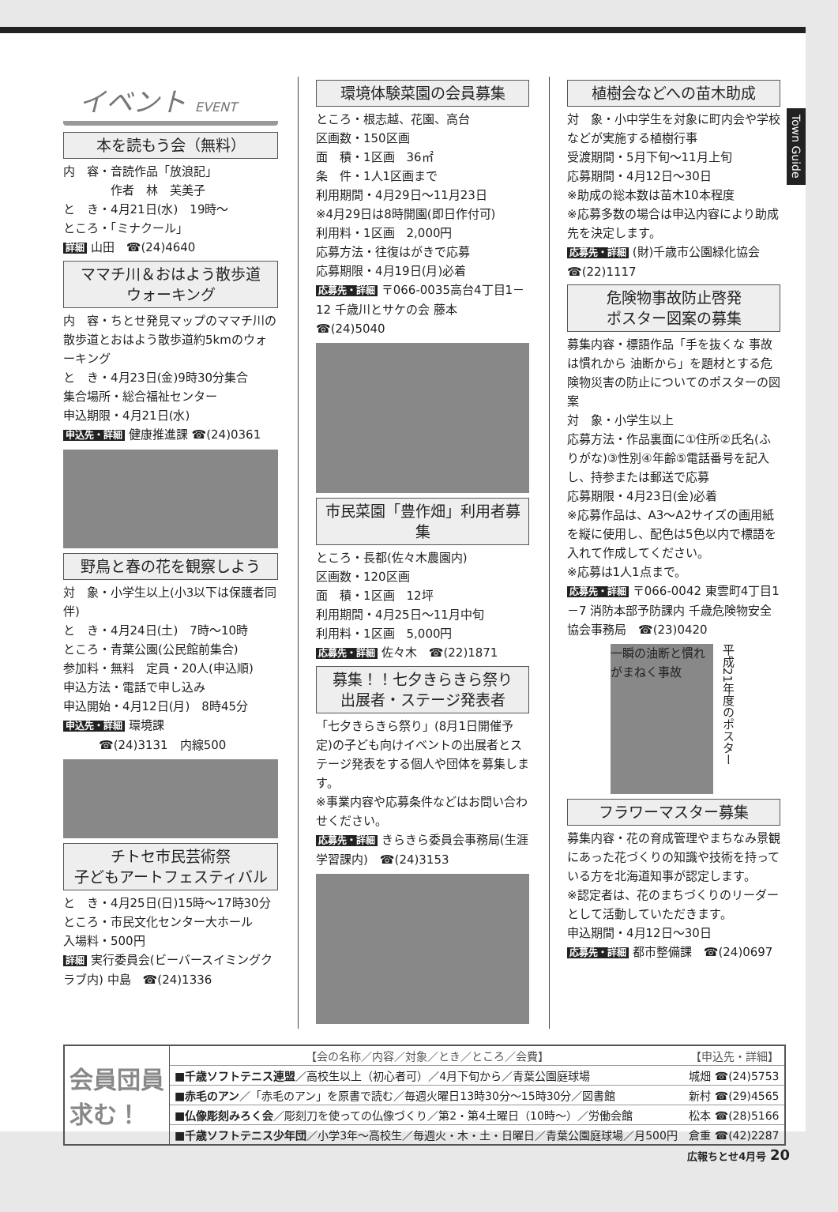Town Guide
イベント EVENT
本を読もう会（無料）
内　容・音読作品「放浪記」
　　　　作者　林　芙美子
と　き・4月21日(水)　19時～
ところ・「ミナクール」
詳細 山田　☎(24)4640
ママチ川＆おはよう散歩道
ウォーキング
内　容・ちとせ発見マップのママチ川の散歩道とおはよう散歩道約5kmのウォーキング
と　き・4月23日(金)9時30分集合
集合場所・総合福祉センター
申込期限・4月21日(水)
申込先・詳細 健康推進課 ☎(24)0361
野鳥と春の花を観察しよう
対　象・小学生以上(小3以下は保護者同伴)
と　き・4月24日(土)　7時～10時
ところ・青葉公園(公民館前集合)
参加料・無料　定員・20人(申込順)
申込方法・電話で申し込み
申込開始・4月12日(月)　8時45分
申込先・詳細 環境課
　　　☎(24)3131　内線500
チトセ市民芸術祭
子どもアートフェスティバル
と　き・4月25日(日)15時～17時30分
ところ・市民文化センター大ホール
入場料・500円
詳細 実行委員会(ビーバースイミングクラブ内) 中島　☎(24)1336
環境体験菜園の会員募集
ところ・根志越、花園、高台
区画数・150区画
面　積・1区画　36㎡
条　件・1人1区画まで
利用期間・4月29日～11月23日
※4月29日は8時開園(即日作付可)
利用料・1区画　2,000円
応募方法・往復はがきで応募
応募期限・4月19日(月)必着
応募先・詳細 〒066-0035高台4丁目1－12 千歳川とサケの会 藤本
☎(24)5040
市民菜園「豊作畑」利用者募集
ところ・長都(佐々木農園内)
区画数・120区画
面　積・1区画　12坪
利用期間・4月25日～11月中旬
利用料・1区画　5,000円
応募先・詳細 佐々木　☎(22)1871
募集！！七夕きらきら祭り
出展者・ステージ発表者
「七夕きらきら祭り」(8月1日開催予定)の子ども向けイベントの出展者とステージ発表をする個人や団体を募集します。
※事業内容や応募条件などはお問い合わせください。
応募先・詳細 きらきら委員会事務局(生涯学習課内)　☎(24)3153
植樹会などへの苗木助成
対　象・小中学生を対象に町内会や学校などが実施する植樹行事
受渡期間・5月下旬～11月上旬
応募期間・4月12日～30日
※助成の総本数は苗木10本程度
※応募多数の場合は申込内容により助成先を決定します。
応募先・詳細 (財)千歳市公園緑化協会 ☎(22)1117
危険物事故防止啓発
ポスター図案の募集
募集内容・標語作品「手を抜くな 事故は慣れから 油断から」を題材とする危険物災害の防止についてのポスターの図案
対　象・小学生以上
応募方法・作品裏面に①住所②氏名(ふりがな)③性別④年齢⑤電話番号を記入し、持参または郵送で応募
応募期限・4月23日(金)必着
※応募作品は、A3～A2サイズの画用紙を縦に使用し、配色は5色以内で標語を入れて作成してください。
※応募は1人1点まで。
応募先・詳細 〒066-0042 東雲町4丁目1－7 消防本部予防課内 千歳危険物安全協会事務局　☎(23)0420
一瞬の油断と慣れがまねく事故
平成21年度のポスター
フラワーマスター募集
募集内容・花の育成管理やまちなみ景観にあった花づくりの知識や技術を持っている方を北海道知事が認定します。
※認定者は、花のまちづくりのリーダーとして活動していただきます。
申込期間・4月12日～30日
応募先・詳細 都市整備課　☎(24)0697
| 会員団員 求む！ | 【会の名称／内容／対象／とき／ところ／会費】 | 【申込先・詳細】 |
| | ■千歳ソフトテニス連盟 ／高校生以上（初心者可）／4月下旬から／青葉公園庭球場 | 城畑 ☎(24)5753 |
| | ■赤毛のアン ／「赤毛のアン」を原書で読む／毎週火曜日13時30分～15時30分／図書館 | 新村 ☎(29)4565 |
| | ■仏像彫刻みろく会 ／彫刻刀を使っての仏像づくり／第2・第4土曜日（10時～）／労働会館 | 松本 ☎(28)5166 |
| | ■千歳ソフトテニス少年団 ／小学3年～高校生／毎週火・木・土・日曜日／青葉公園庭球場／月500円 | 倉重 ☎(42)2287 |
広報ちとせ4月号 20